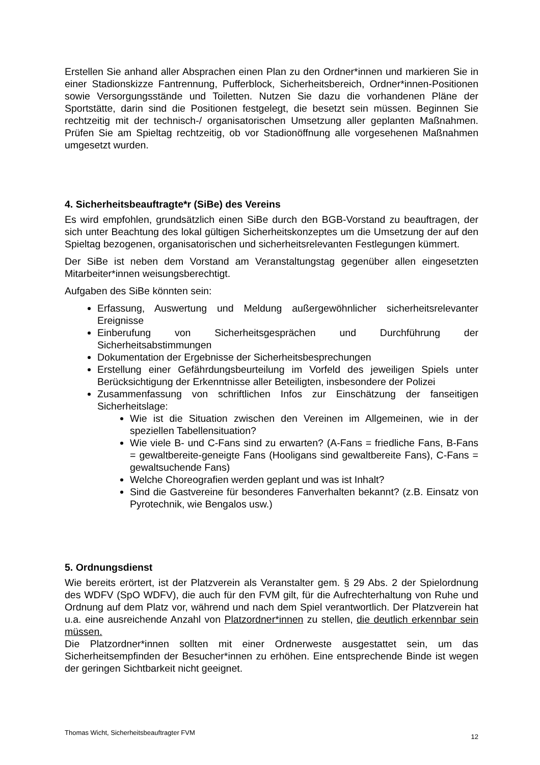Erstellen Sie anhand aller Absprachen einen Plan zu den Ordner*innen und markieren Sie in einer Stadionskizze Fantrennung, Pufferblock, Sicherheitsbereich, Ordner*innen-Positionen sowie Versorgungsstände und Toiletten. Nutzen Sie dazu die vorhandenen Pläne der Sportstätte, darin sind die Positionen festgelegt, die besetzt sein müssen. Beginnen Sie rechtzeitig mit der technisch-/ organisatorischen Umsetzung aller geplanten Maßnahmen. Prüfen Sie am Spieltag rechtzeitig, ob vor Stadionöffnung alle vorgesehenen Maßnahmen umgesetzt wurden.
4. Sicherheitsbeauftragte*r (SiBe) des Vereins
Es wird empfohlen, grundsätzlich einen SiBe durch den BGB-Vorstand zu beauftragen, der sich unter Beachtung des lokal gültigen Sicherheitskonzeptes um die Umsetzung der auf den Spieltag bezogenen, organisatorischen und sicherheitsrelevanten Festlegungen kümmert.
Der SiBe ist neben dem Vorstand am Veranstaltungstag gegenüber allen eingesetzten Mitarbeiter*innen weisungsberechtigt.
Aufgaben des SiBe könnten sein:
Erfassung, Auswertung und Meldung außergewöhnlicher sicherheitsrelevanter Ereignisse
Einberufung von Sicherheitsgesprächen und Durchführung der Sicherheitsabstimmungen
Dokumentation der Ergebnisse der Sicherheitsbesprechungen
Erstellung einer Gefährdungsbeurteilung im Vorfeld des jeweiligen Spiels unter Berücksichtigung der Erkenntnisse aller Beteiligten, insbesondere der Polizei
Zusammenfassung von schriftlichen Infos zur Einschätzung der fanseitigen Sicherheitslage:
Wie ist die Situation zwischen den Vereinen im Allgemeinen, wie in der speziellen Tabellensituation?
Wie viele B- und C-Fans sind zu erwarten? (A-Fans = friedliche Fans, B-Fans = gewaltbereite-geneigte Fans (Hooligans sind gewaltbereite Fans), C-Fans = gewaltsuchende Fans)
Welche Choreografien werden geplant und was ist Inhalt?
Sind die Gastvereine für besonderes Fanverhalten bekannt? (z.B. Einsatz von Pyrotechnik, wie Bengalos usw.)
5. Ordnungsdienst
Wie bereits erörtert, ist der Platzverein als Veranstalter gem. § 29 Abs. 2 der Spielordnung des WDFV (SpO WDFV), die auch für den FVM gilt, für die Aufrechterhaltung von Ruhe und Ordnung auf dem Platz vor, während und nach dem Spiel verantwortlich. Der Platzverein hat u.a. eine ausreichende Anzahl von Platzordner*innen zu stellen, die deutlich erkennbar sein müssen.
Die Platzordner*innen sollten mit einer Ordnerweste ausgestattet sein, um das Sicherheitsempfinden der Besucher*innen zu erhöhen. Eine entsprechende Binde ist wegen der geringen Sichtbarkeit nicht geeignet.
Thomas Wicht, Sicherheitsbeauftragter FVM 12